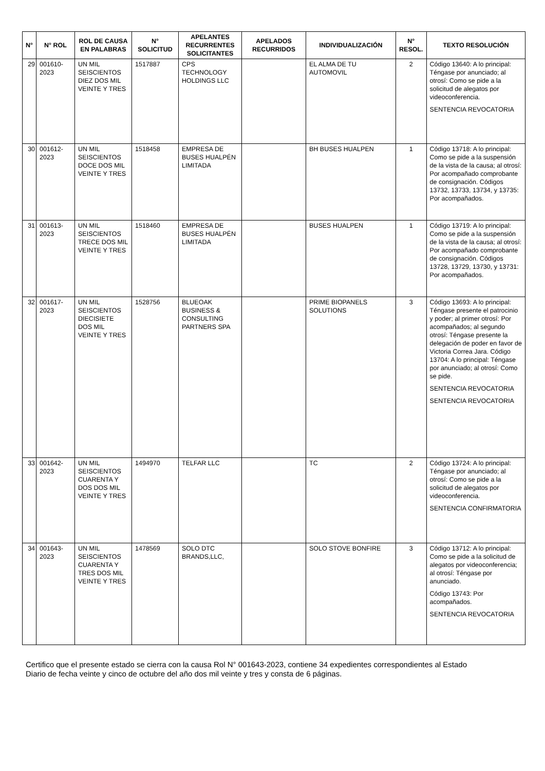| N° | N° ROL | ROL DE CAUSA EN PALABRAS | N° SOLICITUD | APELANTES RECURRENTES SOLICITANTES | APELADOS RECURRIDOS | INDIVIDUALIZACIÓN | N° RESOL. | TEXTO RESOLUCIÓN |
| --- | --- | --- | --- | --- | --- | --- | --- | --- |
| 29 | 001610-2023 | UN MIL SEISCIENTOS DIEZ DOS MIL VEINTE Y TRES | 1517887 | CPS TECHNOLOGY HOLDINGS LLC | | EL ALMA DE TU AUTOMOVIL | 2 | Código 13640: A lo principal: Téngase por anunciado; al otrosí: Como se pide a la solicitud de alegatos por videoconferencia. SENTENCIA REVOCATORIA |
| 30 | 001612-2023 | UN MIL SEISCIENTOS DOCE DOS MIL VEINTE Y TRES | 1518458 | EMPRESA DE BUSES HUALPÉN LIMITADA | | BH BUSES HUALPEN | 1 | Código 13718: A lo principal: Como se pide a la suspensión de la vista de la causa; al otrosí: Por acompañado comprobante de consignación. Códigos 13732, 13733, 13734, y 13735: Por acompañados. |
| 31 | 001613-2023 | UN MIL SEISCIENTOS TRECE DOS MIL VEINTE Y TRES | 1518460 | EMPRESA DE BUSES HUALPÉN LIMITADA | | BUSES HUALPEN | 1 | Código 13719: A lo principal: Como se pide a la suspensión de la vista de la causa; al otrosí: Por acompañado comprobante de consignación. Códigos 13728, 13729, 13730, y 13731: Por acompañados. |
| 32 | 001617-2023 | UN MIL SEISCIENTOS DIECISIETE DOS MIL VEINTE Y TRES | 1528756 | BLUEOAK BUSINESS & CONSULTING PARTNERS SPA | | PRIME BIOPANELS SOLUTIONS | 3 | Código 13693: A lo principal: Téngase presente el patrocinio y poder; al primer otrosí: Por acompañados; al segundo otrosí: Téngase presente la delegación de poder en favor de Victoria Correa Jara. Código 13704: A lo principal: Téngase por anunciado; al otrosí: Como se pide. SENTENCIA REVOCATORIA SENTENCIA REVOCATORIA |
| 33 | 001642-2023 | UN MIL SEISCIENTOS CUARENTA Y DOS DOS MIL VEINTE Y TRES | 1494970 | TELFAR LLC | | TC | 2 | Código 13724: A lo principal: Téngase por anunciado; al otrosí: Como se pide a la solicitud de alegatos por videoconferencia. SENTENCIA CONFIRMATORIA |
| 34 | 001643-2023 | UN MIL SEISCIENTOS CUARENTA Y TRES DOS MIL VEINTE Y TRES | 1478569 | SOLO DTC BRANDS,LLC, | | SOLO STOVE BONFIRE | 3 | Código 13712: A lo principal: Como se pide a la solicitud de alegatos por videoconferencia; al otrosí: Téngase por anunciado. Código 13743: Por acompañados. SENTENCIA REVOCATORIA |
Certifico que el presente estado se cierra con la causa Rol N° 001643-2023, contiene 34 expedientes correspondientes al Estado Diario de fecha veinte y cinco de octubre del año dos mil veinte y tres y consta de 6 páginas.